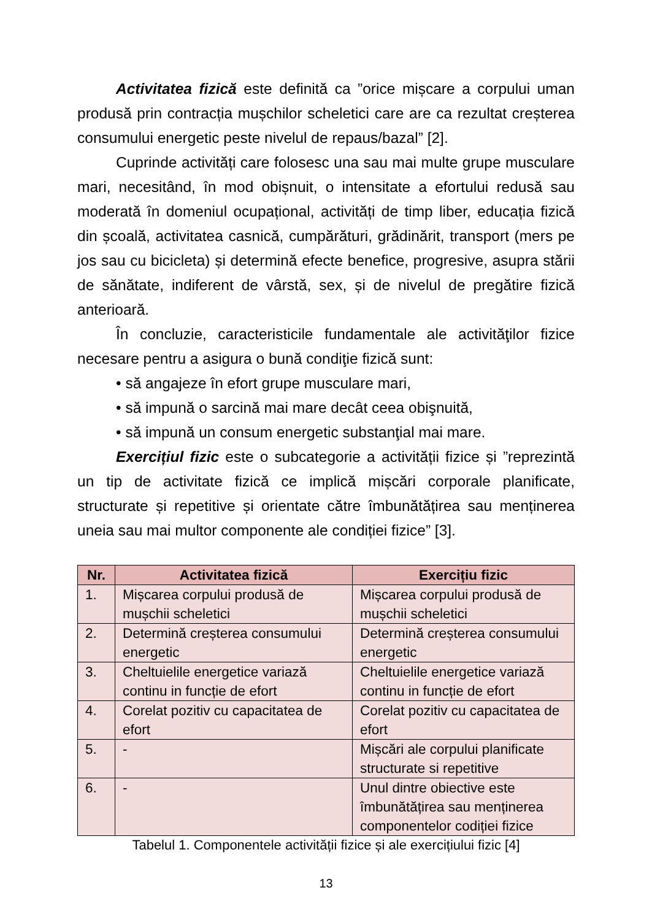Activitatea fizică este definită ca ”orice mișcare a corpului uman produsă prin contracția mușchilor scheletici care are ca rezultat creșterea consumului energetic peste nivelul de repaus/bazal” [2].
Cuprinde activități care folosesc una sau mai multe grupe musculare mari, necesitând, în mod obișnuit, o intensitate a efortului redusă sau moderată în domeniul ocupațional, activități de timp liber, educația fizică din școală, activitatea casnică, cumpărături, grădinărit, transport (mers pe jos sau cu bicicleta) și determină efecte benefice, progresive, asupra stării de sănătate, indiferent de vârstă, sex, și de nivelul de pregătire fizică anterioară.
În concluzie, caracteristicile fundamentale ale activităţilor fizice necesare pentru a asigura o bună condiţie fizică sunt:
• să angajeze în efort grupe musculare mari,
• să impună o sarcină mai mare decât ceea obişnuită,
• să impună un consum energetic substanţial mai mare.
Exercițiul fizic este o subcategorie a activității fizice și ”reprezintă un tip de activitate fizică ce implică mișcări corporale planificate, structurate și repetitive și orientate către îmbunătățirea sau menținerea uneia sau mai multor componente ale condiției fizice” [3].
| Nr. | Activitatea fizică | Exercițiu fizic |
| --- | --- | --- |
| 1. | Mișcarea corpului produsă de mușchii scheletici | Mișcarea corpului produsă de mușchii scheletici |
| 2. | Determină creșterea consumului energetic | Determină creșterea consumului energetic |
| 3. | Cheltuielile energetice variază continu in funcție de efort | Cheltuielile energetice variază continu in funcție de efort |
| 4. | Corelat pozitiv cu capacitatea de efort | Corelat pozitiv cu capacitatea de efort |
| 5. | - | Mișcări ale corpului planificate structurate si repetitive |
| 6. | - | Unul dintre obiective este îmbunătățirea sau menținerea componentelor codiției fizice |
Tabelul 1. Componentele activității fizice și ale exercițiului fizic [4]
13